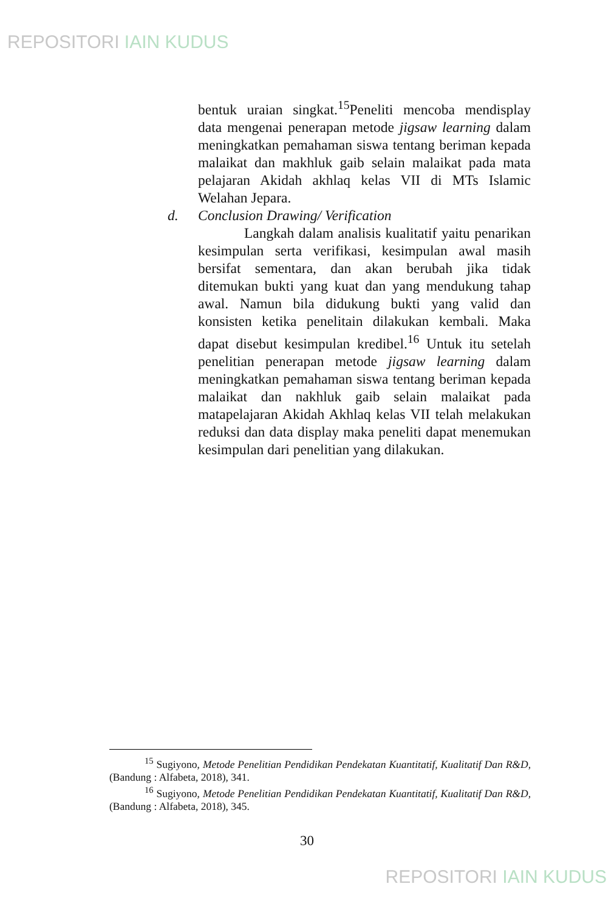REPOSITORI IAIN KUDUS
bentuk uraian singkat.<sup>15</sup>Peneliti mencoba mendisplay data mengenai penerapan metode jigsaw learning dalam meningkatkan pemahaman siswa tentang beriman kepada malaikat dan makhluk gaib selain malaikat pada mata pelajaran Akidah akhlaq kelas VII di MTs Islamic Welahan Jepara.
d. Conclusion Drawing/ Verification
Langkah dalam analisis kualitatif yaitu penarikan kesimpulan serta verifikasi, kesimpulan awal masih bersifat sementara, dan akan berubah jika tidak ditemukan bukti yang kuat dan yang mendukung tahap awal. Namun bila didukung bukti yang valid dan konsisten ketika penelitain dilakukan kembali. Maka dapat disebut kesimpulan kredibel.<sup>16</sup> Untuk itu setelah penelitian penerapan metode jigsaw learning dalam meningkatkan pemahaman siswa tentang beriman kepada malaikat dan nakhluk gaib selain malaikat pada matapelajaran Akidah Akhlaq kelas VII telah melakukan reduksi dan data display maka peneliti dapat menemukan kesimpulan dari penelitian yang dilakukan.
<sup>15</sup> Sugiyono, Metode Penelitian Pendidikan Pendekatan Kuantitatif, Kualitatif Dan R&D, (Bandung : Alfabeta, 2018), 341.
<sup>16</sup> Sugiyono, Metode Penelitian Pendidikan Pendekatan Kuantitatif, Kualitatif Dan R&D, (Bandung : Alfabeta, 2018), 345.
30
REPOSITORI IAIN KUDUS